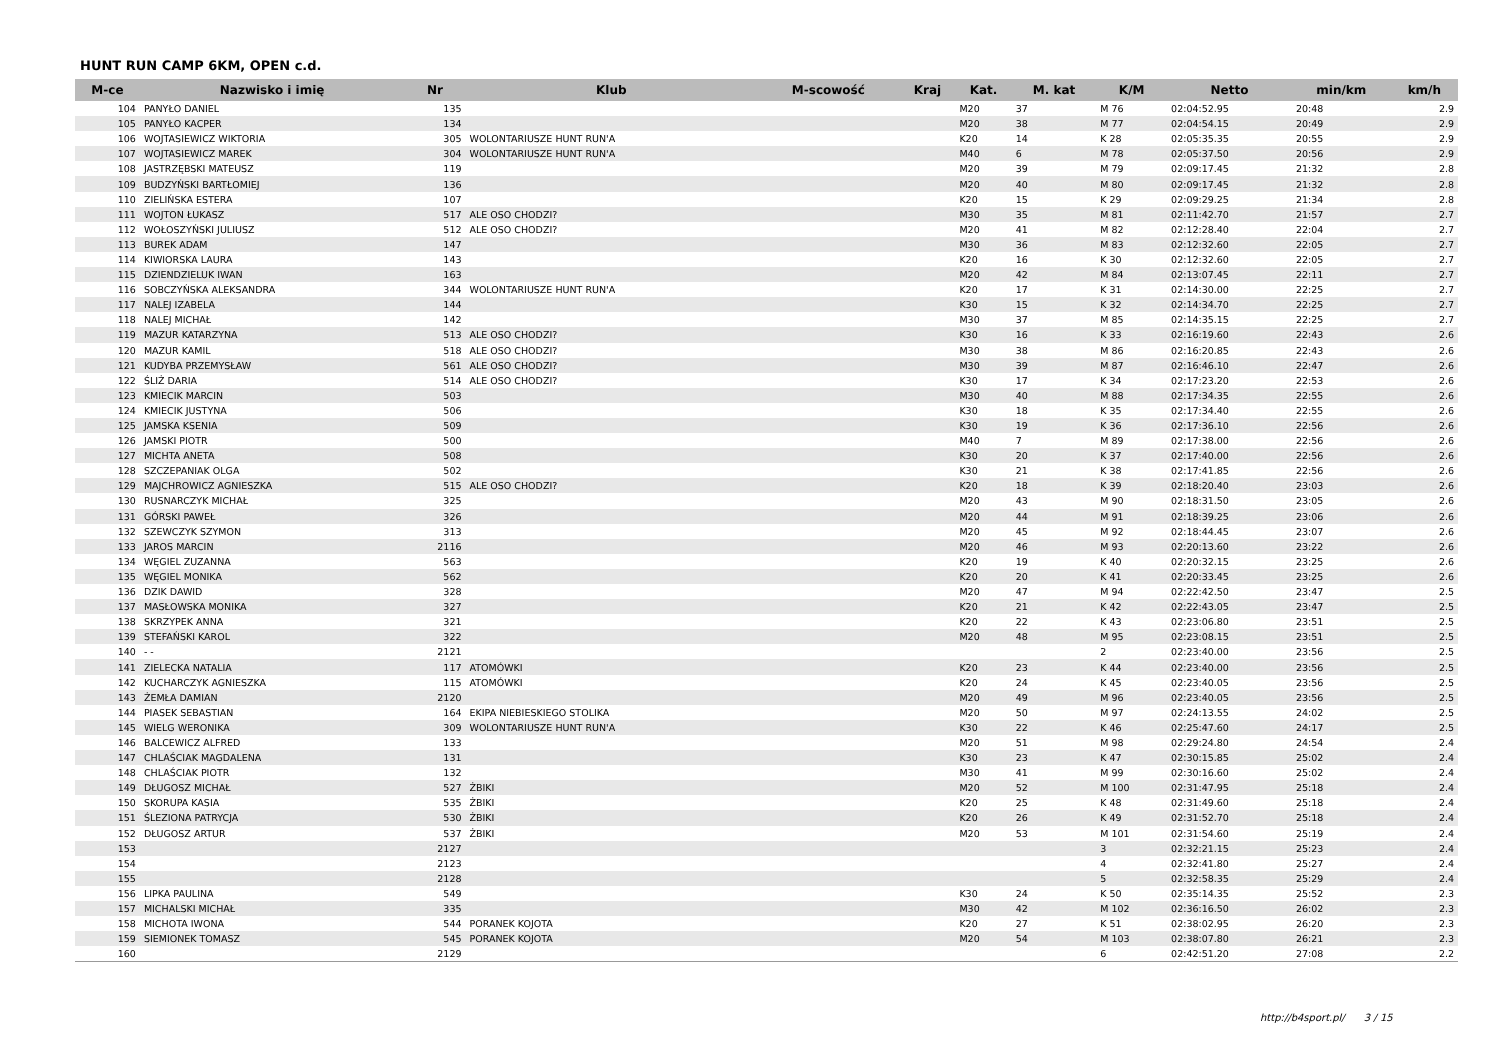HUNT RUN CAMP 6KM, OPEN c.d.
| M-ce | Nazwisko i imię | Nr | Klub | M-scowość | Kraj | Kat. | M. kat | K/M | Netto | min/km | km/h |
| --- | --- | --- | --- | --- | --- | --- | --- | --- | --- | --- | --- |
| 104 | PANYŁO DANIEL | 135 | | | | M20 | 37 | M 76 | 02:04:52.95 | 20:48 | 2.9 |
| 105 | PANYŁO KACPER | 134 | | | | M20 | 38 | M 77 | 02:04:54.15 | 20:49 | 2.9 |
| 106 | WOJTASIEWICZ WIKTORIA | 305 | WOLONTARIUSZE HUNT RUN'A | | | K20 | 14 | K 28 | 02:05:35.35 | 20:55 | 2.9 |
| 107 | WOJTASIEWICZ MAREK | 304 | WOLONTARIUSZE HUNT RUN'A | | | M40 | 6 | M 78 | 02:05:37.50 | 20:56 | 2.9 |
| 108 | JASTRZĘBSKI MATEUSZ | 119 | | | | M20 | 39 | M 79 | 02:09:17.45 | 21:32 | 2.8 |
| 109 | BUDZYŃSKI BARTŁOMIEJ | 136 | | | | M20 | 40 | M 80 | 02:09:17.45 | 21:32 | 2.8 |
| 110 | ZIELIŃSKA ESTERA | 107 | | | | K20 | 15 | K 29 | 02:09:29.25 | 21:34 | 2.8 |
| 111 | WOJTON ŁUKASZ | 517 | ALE OSO CHODZI? | | | M30 | 35 | M 81 | 02:11:42.70 | 21:57 | 2.7 |
| 112 | WOŁOSZYŃSKI JULIUSZ | 512 | ALE OSO CHODZI? | | | M20 | 41 | M 82 | 02:12:28.40 | 22:04 | 2.7 |
| 113 | BUREK ADAM | 147 | | | | M30 | 36 | M 83 | 02:12:32.60 | 22:05 | 2.7 |
| 114 | KIWIORSKA LAURA | 143 | | | | K20 | 16 | K 30 | 02:12:32.60 | 22:05 | 2.7 |
| 115 | DZIENDZIELUK IWAN | 163 | | | | M20 | 42 | M 84 | 02:13:07.45 | 22:11 | 2.7 |
| 116 | SOBCZYŃSKA ALEKSANDRA | 344 | WOLONTARIUSZE HUNT RUN'A | | | K20 | 17 | K 31 | 02:14:30.00 | 22:25 | 2.7 |
| 117 | NALEJ IZABELA | 144 | | | | K30 | 15 | K 32 | 02:14:34.70 | 22:25 | 2.7 |
| 118 | NALEJ MICHAŁ | 142 | | | | M30 | 37 | M 85 | 02:14:35.15 | 22:25 | 2.7 |
| 119 | MAZUR KATARZYNA | 513 | ALE OSO CHODZI? | | | K30 | 16 | K 33 | 02:16:19.60 | 22:43 | 2.6 |
| 120 | MAZUR KAMIL | 518 | ALE OSO CHODZI? | | | M30 | 38 | M 86 | 02:16:20.85 | 22:43 | 2.6 |
| 121 | KUDYBA PRZEMYSŁAW | 561 | ALE OSO CHODZI? | | | M30 | 39 | M 87 | 02:16:46.10 | 22:47 | 2.6 |
| 122 | ŚLIŻ DARIA | 514 | ALE OSO CHODZI? | | | K30 | 17 | K 34 | 02:17:23.20 | 22:53 | 2.6 |
| 123 | KMIECIK MARCIN | 503 | | | | M30 | 40 | M 88 | 02:17:34.35 | 22:55 | 2.6 |
| 124 | KMIECIK JUSTYNA | 506 | | | | K30 | 18 | K 35 | 02:17:34.40 | 22:55 | 2.6 |
| 125 | JAMSKA KSENIA | 509 | | | | K30 | 19 | K 36 | 02:17:36.10 | 22:56 | 2.6 |
| 126 | JAMSKI PIOTR | 500 | | | | M40 | 7 | M 89 | 02:17:38.00 | 22:56 | 2.6 |
| 127 | MICHTA ANETA | 508 | | | | K30 | 20 | K 37 | 02:17:40.00 | 22:56 | 2.6 |
| 128 | SZCZEPANIAK OLGA | 502 | | | | K30 | 21 | K 38 | 02:17:41.85 | 22:56 | 2.6 |
| 129 | MAJCHROWICZ AGNIESZKA | 515 | ALE OSO CHODZI? | | | K20 | 18 | K 39 | 02:18:20.40 | 23:03 | 2.6 |
| 130 | RUSNARCZYK MICHAŁ | 325 | | | | M20 | 43 | M 90 | 02:18:31.50 | 23:05 | 2.6 |
| 131 | GÓRSKI PAWEŁ | 326 | | | | M20 | 44 | M 91 | 02:18:39.25 | 23:06 | 2.6 |
| 132 | SZEWCZYK SZYMON | 313 | | | | M20 | 45 | M 92 | 02:18:44.45 | 23:07 | 2.6 |
| 133 | JAROS MARCIN | 2116 | | | | M20 | 46 | M 93 | 02:20:13.60 | 23:22 | 2.6 |
| 134 | WĘGIEL ZUZANNA | 563 | | | | K20 | 19 | K 40 | 02:20:32.15 | 23:25 | 2.6 |
| 135 | WĘGIEL MONIKA | 562 | | | | K20 | 20 | K 41 | 02:20:33.45 | 23:25 | 2.6 |
| 136 | DZIK DAWID | 328 | | | | M20 | 47 | M 94 | 02:22:42.50 | 23:47 | 2.5 |
| 137 | MASŁOWSKA MONIKA | 327 | | | | K20 | 21 | K 42 | 02:22:43.05 | 23:47 | 2.5 |
| 138 | SKRZYPEK ANNA | 321 | | | | K20 | 22 | K 43 | 02:23:06.80 | 23:51 | 2.5 |
| 139 | STEFAŃSKI KAROL | 322 | | | | M20 | 48 | M 95 | 02:23:08.15 | 23:51 | 2.5 |
| 140 | - - | 2121 | | | | | | 2 | 02:23:40.00 | 23:56 | 2.5 |
| 141 | ZIELECKA NATALIA | 117 | ATOMÓWKI | | | K20 | 23 | K 44 | 02:23:40.00 | 23:56 | 2.5 |
| 142 | KUCHARCZYK AGNIESZKA | 115 | ATOMÓWKI | | | K20 | 24 | K 45 | 02:23:40.05 | 23:56 | 2.5 |
| 143 | ŻEMŁA DAMIAN | 2120 | | | | M20 | 49 | M 96 | 02:23:40.05 | 23:56 | 2.5 |
| 144 | PIASEK SEBASTIAN | 164 | EKIPA NIEBIESKIEGO STOLIKA | | | M20 | 50 | M 97 | 02:24:13.55 | 24:02 | 2.5 |
| 145 | WIELG WERONIKA | 309 | WOLONTARIUSZE HUNT RUN'A | | | K30 | 22 | K 46 | 02:25:47.60 | 24:17 | 2.5 |
| 146 | BALCEWICZ ALFRED | 133 | | | | M20 | 51 | M 98 | 02:29:24.80 | 24:54 | 2.4 |
| 147 | CHLAŚCIAK MAGDALENA | 131 | | | | K30 | 23 | K 47 | 02:30:15.85 | 25:02 | 2.4 |
| 148 | CHLAŚCIAK PIOTR | 132 | | | | M30 | 41 | M 99 | 02:30:16.60 | 25:02 | 2.4 |
| 149 | DŁUGOSZ MICHAŁ | 527 | ŻBIKI | | | M20 | 52 | M 100 | 02:31:47.95 | 25:18 | 2.4 |
| 150 | SKORUPA KASIA | 535 | ŻBIKI | | | K20 | 25 | K 48 | 02:31:49.60 | 25:18 | 2.4 |
| 151 | ŚLEZIONA PATRYCJA | 530 | ŻBIKI | | | K20 | 26 | K 49 | 02:31:52.70 | 25:18 | 2.4 |
| 152 | DŁUGOSZ ARTUR | 537 | ŻBIKI | | | M20 | 53 | M 101 | 02:31:54.60 | 25:19 | 2.4 |
| 153 | | 2127 | | | | | | 3 | 02:32:21.15 | 25:23 | 2.4 |
| 154 | | 2123 | | | | | | 4 | 02:32:41.80 | 25:27 | 2.4 |
| 155 | | 2128 | | | | | | 5 | 02:32:58.35 | 25:29 | 2.4 |
| 156 | LIPKA PAULINA | 549 | | | | K30 | 24 | K 50 | 02:35:14.35 | 25:52 | 2.3 |
| 157 | MICHALSKI MICHAŁ | 335 | | | | M30 | 42 | M 102 | 02:36:16.50 | 26:02 | 2.3 |
| 158 | MICHOTA IWONA | 544 | PORANEK KOJOTA | | | K20 | 27 | K 51 | 02:38:02.95 | 26:20 | 2.3 |
| 159 | SIEMIONEK TOMASZ | 545 | PORANEK KOJOTA | | | M20 | 54 | M 103 | 02:38:07.80 | 26:21 | 2.3 |
| 160 | | 2129 | | | | | | 6 | 02:42:51.20 | 27:08 | 2.2 |
http://b4sport.pl/ 3 / 15